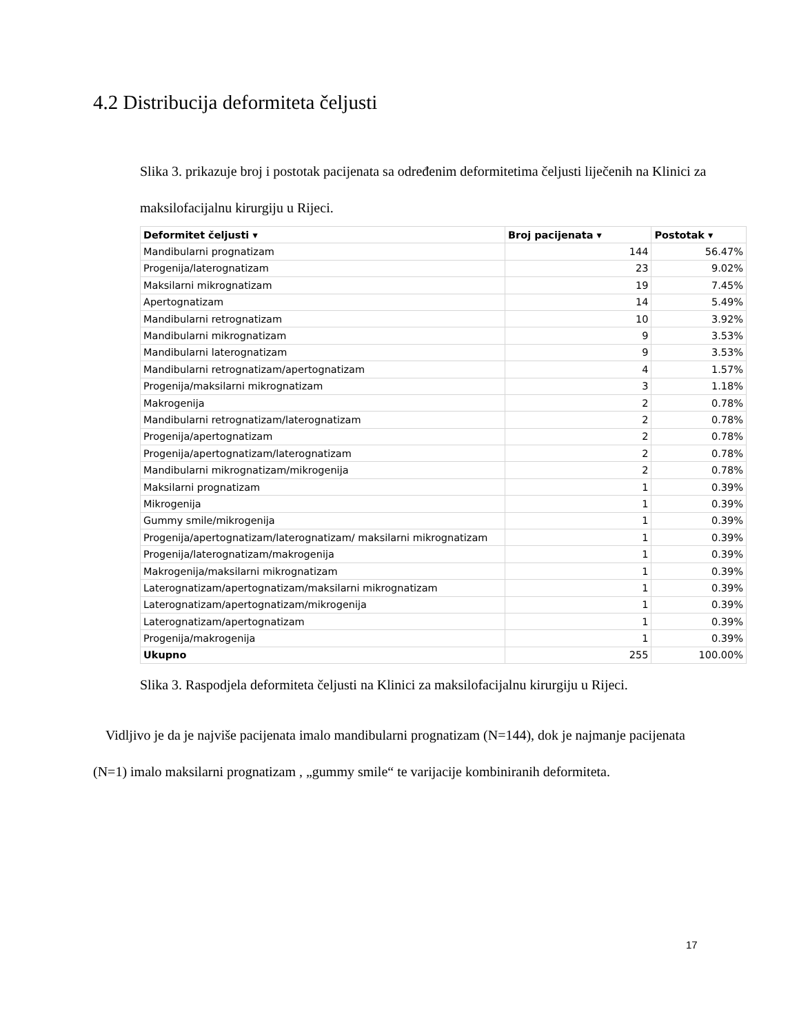4.2 Distribucija deformiteta čeljusti
Slika 3. prikazuje broj i postotak pacijenata sa određenim deformitetima čeljusti liječenih na Klinici za maksilofacijalnu kirurgiju u Rijeci.
| Deformitet čeljusti ▾ | Broj pacijenata ▾ | Postotak ▾ |
| --- | --- | --- |
| Mandibularni prognatizam | 144 | 56.47% |
| Progenija/laterognatizam | 23 | 9.02% |
| Maksilarni mikrognatizam | 19 | 7.45% |
| Apertognatizam | 14 | 5.49% |
| Mandibularni retrognatizam | 10 | 3.92% |
| Mandibularni mikrognatizam | 9 | 3.53% |
| Mandibularni laterognatizam | 9 | 3.53% |
| Mandibularni retrognatizam/apertognatizam | 4 | 1.57% |
| Progenija/maksilarni mikrognatizam | 3 | 1.18% |
| Makrogenija | 2 | 0.78% |
| Mandibularni retrognatizam/laterognatizam | 2 | 0.78% |
| Progenija/apertognatizam | 2 | 0.78% |
| Progenija/apertognatizam/laterognatizam | 2 | 0.78% |
| Mandibularni mikrognatizam/mikrogenija | 2 | 0.78% |
| Maksilarni prognatizam | 1 | 0.39% |
| Mikrogenija | 1 | 0.39% |
| Gummy smile/mikrogenija | 1 | 0.39% |
| Progenija/apertognatizam/laterognatizam/ maksilarni mikrognatizam | 1 | 0.39% |
| Progenija/laterognatizam/makrogenija | 1 | 0.39% |
| Makrogenija/maksilarni mikrognatizam | 1 | 0.39% |
| Laterognatizam/apertognatizam/maksilarni mikrognatizam | 1 | 0.39% |
| Laterognatizam/apertognatizam/mikrogenija | 1 | 0.39% |
| Laterognatizam/apertognatizam | 1 | 0.39% |
| Progenija/makrogenija | 1 | 0.39% |
| Ukupno | 255 | 100.00% |
Slika 3. Raspodjela deformiteta čeljusti na Klinici za maksilofacijalnu kirurgiju u Rijeci.
Vidljivo je da je najviše pacijenata imalo mandibularni prognatizam (N=144), dok je najmanje pacijenata (N=1) imalo maksilarni prognatizam , „gummy smile“ te varijacije kombiniranih deformiteta.
17